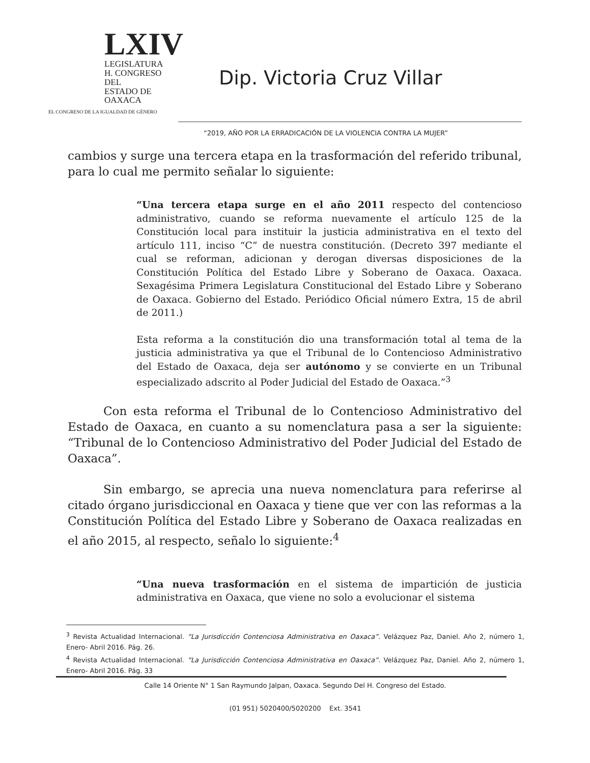LXIV
LEGISLATURA
H. CONGRESO DEL
ESTADO DE OAXACA
EL CONGRESO DE LA IGUALDAD DE GÉNERO
Dip. Victoria Cruz Villar
“2019, AÑO POR LA ERRADICACIÓN DE LA VIOLENCIA CONTRA LA MUJER”
cambios y surge una tercera etapa en la trasformación del referido tribunal, para lo cual me permito señalar lo siguiente:
“Una tercera etapa surge en el año 2011 respecto del contencioso administrativo, cuando se reforma nuevamente el artículo 125 de la Constitución local para instituir la justicia administrativa en el texto del artículo 111, inciso “C” de nuestra constitución. (Decreto 397 mediante el cual se reforman, adicionan y derogan diversas disposiciones de la Constitución Política del Estado Libre y Soberano de Oaxaca. Oaxaca. Sexagésima Primera Legislatura Constitucional del Estado Libre y Soberano de Oaxaca. Gobierno del Estado. Periódico Oficial número Extra, 15 de abril de 2011.)
Esta reforma a la constitución dio una transformación total al tema de la justicia administrativa ya que el Tribunal de lo Contencioso Administrativo del Estado de Oaxaca, deja ser autónomo y se convierte en un Tribunal especializado adscrito al Poder Judicial del Estado de Oaxaca.”<sup>3</sup>
Con esta reforma el Tribunal de lo Contencioso Administrativo del Estado de Oaxaca, en cuanto a su nomenclatura pasa a ser la siguiente: “Tribunal de lo Contencioso Administrativo del Poder Judicial del Estado de Oaxaca”.
Sin embargo, se aprecia una nueva nomenclatura para referirse al citado órgano jurisdiccional en Oaxaca y tiene que ver con las reformas a la Constitución Política del Estado Libre y Soberano de Oaxaca realizadas en el año 2015, al respecto, señalo lo siguiente:<sup>4</sup>
“Una nueva trasformación en el sistema de impartición de justicia administrativa en Oaxaca, que viene no solo a evolucionar el sistema
<sup>3</sup> Revista Actualidad Internacional. “La Jurisdicción Contenciosa Administrativa en Oaxaca”. Velázquez Paz, Daniel. Año 2, número 1, Enero- Abril 2016. Pág. 26.
<sup>4</sup> Revista Actualidad Internacional. “La Jurisdicción Contenciosa Administrativa en Oaxaca”. Velázquez Paz, Daniel. Año 2, número 1, Enero- Abril 2016. Pág. 33
Calle 14 Oriente N° 1 San Raymundo Jalpan, Oaxaca. Segundo Del H. Congreso del Estado.
(01 951) 5020400/5020200 Ext. 3541